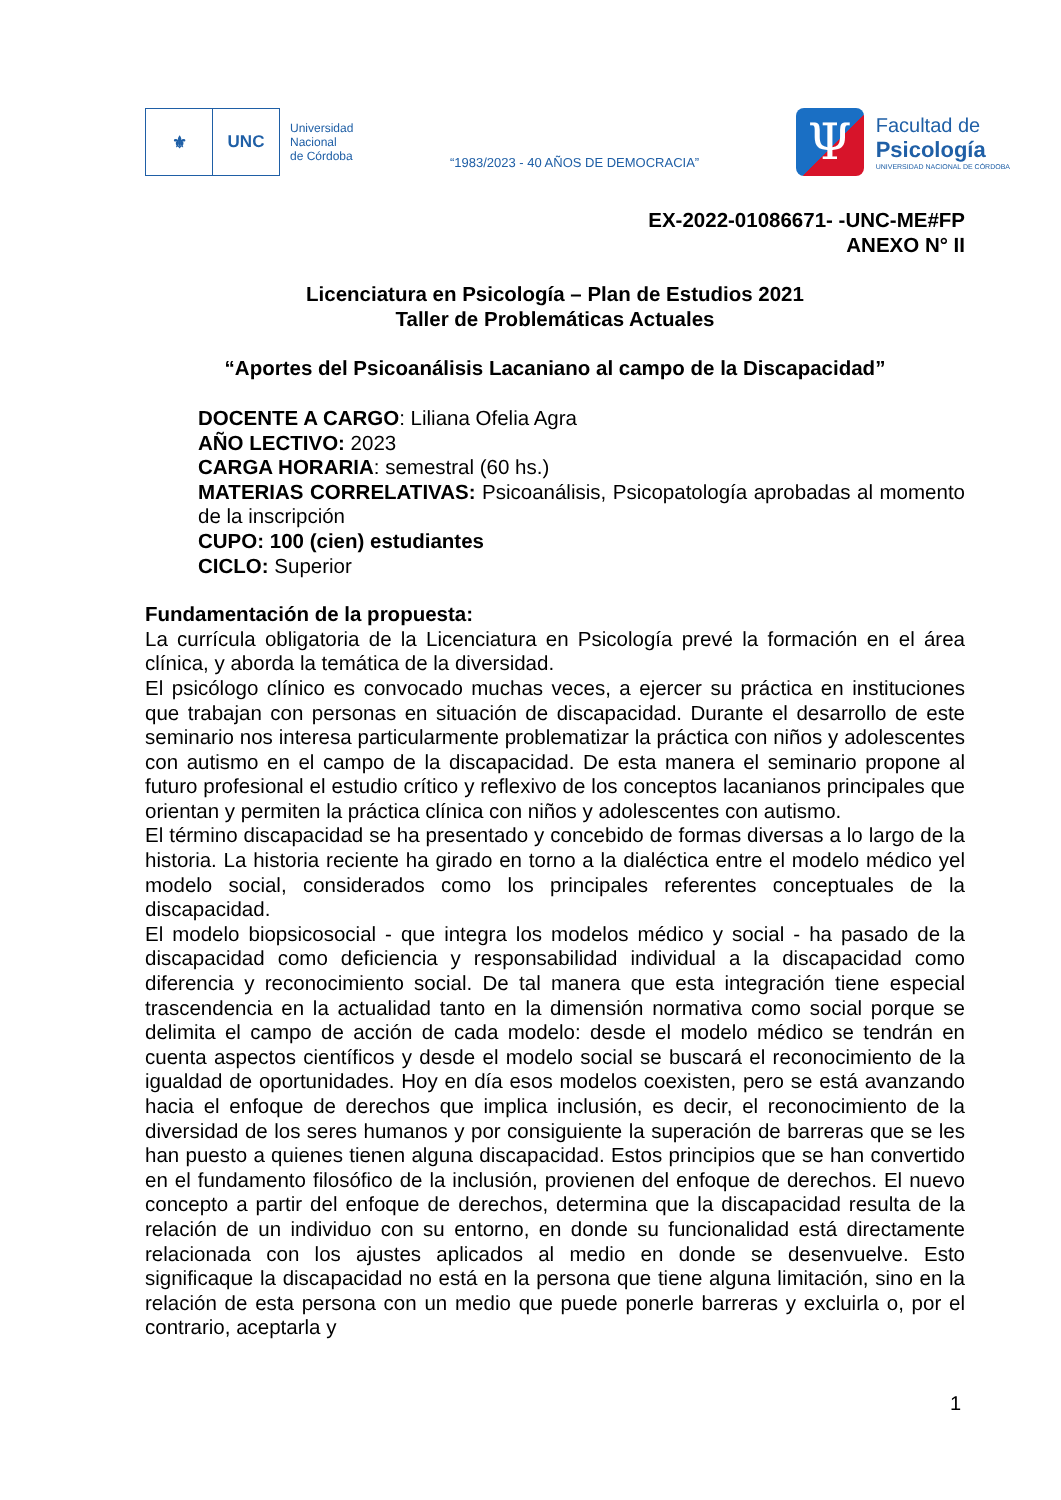⚜ UNC
Universidad
Nacional
de Córdoba
“1983/2023 - 40 AÑOS DE DEMOCRACIA”
Ψ
Facultad de
Psicología
UNIVERSIDAD NACIONAL DE CÓRDOBA
EX-2022-01086671- -UNC-ME#FP
ANEXO N° II
Licenciatura en Psicología – Plan de Estudios 2021
Taller de Problemáticas Actuales
“Aportes del Psicoanálisis Lacaniano al campo de la Discapacidad”
DOCENTE A CARGO: Liliana Ofelia Agra
AÑO LECTIVO: 2023
CARGA HORARIA: semestral (60 hs.)
MATERIAS CORRELATIVAS: Psicoanálisis, Psicopatología aprobadas al momento de la inscripción
CUPO: 100 (cien) estudiantes
CICLO: Superior
Fundamentación de la propuesta:
La currícula obligatoria de la Licenciatura en Psicología prevé la formación en el área clínica, y aborda la temática de la diversidad.
El psicólogo clínico es convocado muchas veces, a ejercer su práctica en instituciones que trabajan con personas en situación de discapacidad. Durante el desarrollo de este seminario nos interesa particularmente problematizar la práctica con niños y adolescentes con autismo en el campo de la discapacidad. De esta manera el seminario propone al futuro profesional el estudio crítico y reflexivo de los conceptos lacanianos principales que orientan y permiten la práctica clínica con niños y adolescentes con autismo.
El término discapacidad se ha presentado y concebido de formas diversas a lo largo de la historia. La historia reciente ha girado en torno a la dialéctica entre el modelo médico yel modelo social, considerados como los principales referentes conceptuales de la discapacidad.
El modelo biopsicosocial - que integra los modelos médico y social - ha pasado de la discapacidad como deficiencia y responsabilidad individual a la discapacidad como diferencia y reconocimiento social. De tal manera que esta integración tiene especial trascendencia en la actualidad tanto en la dimensión normativa como social porque se delimita el campo de acción de cada modelo: desde el modelo médico se tendrán en cuenta aspectos científicos y desde el modelo social se buscará el reconocimiento de la igualdad de oportunidades. Hoy en día esos modelos coexisten, pero se está avanzando hacia el enfoque de derechos que implica inclusión, es decir, el reconocimiento de la diversidad de los seres humanos y por consiguiente la superación de barreras que se les han puesto a quienes tienen alguna discapacidad. Estos principios que se han convertido en el fundamento filosófico de la inclusión, provienen del enfoque de derechos. El nuevo concepto a partir del enfoque de derechos, determina que la discapacidad resulta de la relación de un individuo con su entorno, en donde su funcionalidad está directamente relacionada con los ajustes aplicados al medio en donde se desenvuelve. Esto significaque la discapacidad no está en la persona que tiene alguna limitación, sino en la relación de esta persona con un medio que puede ponerle barreras y excluirla o, por el contrario, aceptarla y
1